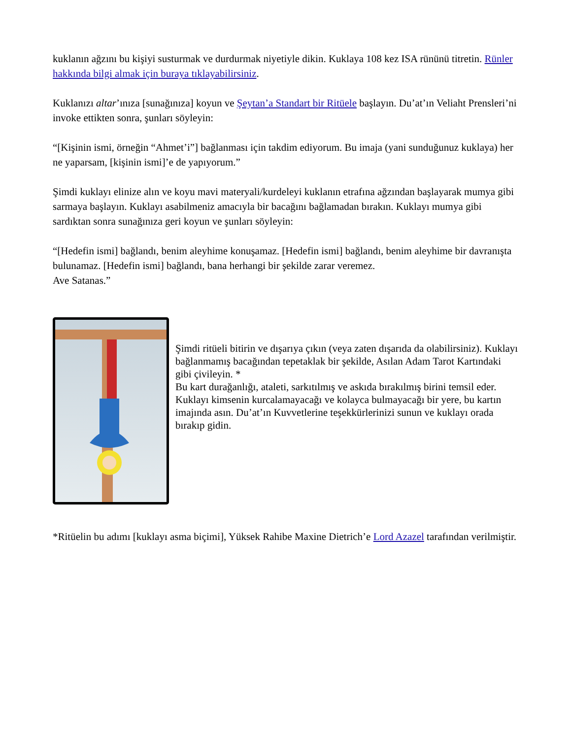kuklanın ağzını bu kişiyi susturmak ve durdurmak niyetiyle dikin. Kuklaya 108 kez ISA rününü titretin. Rünler hakkında bilgi almak için buraya tıklayabilirsiniz.
Kuklanızı altar’ınıza [sunağınıza] koyun ve Şeytan’a Standart bir Ritüele başlayın. Du’at’ın Veliaht Prensleri’ni invoke ettikten sonra, şunları söyleyin:
“[Kişinin ismi, örneğin “Ahmet’i”] bağlanması için takdim ediyorum. Bu imaja (yani sunduğunuz kuklaya) her ne yaparsam, [kişinin ismi]’e de yapıyorum.”
Şimdi kuklayı elinize alın ve koyu mavi materyali/kurdeleyi kuklanın etrafına ağzından başlayarak mumya gibi sarmaya başlayın. Kuklayı asabilmeniz amacıyla bir bacağını bağlamadan bırakın. Kuklayı mumya gibi sardıktan sonra sunağınıza geri koyun ve şunları söyleyin:
“[Hedefin ismi] bağlandı, benim aleyhime konuşamaz. [Hedefin ismi] bağlandı, benim aleyhime bir davranışta bulunamaz. [Hedefin ismi] bağlandı, bana herhangi bir şekilde zarar veremez.
Ave Satanas.”
Şimdi ritüeli bitirin ve dışarıya çıkın (veya zaten dışarıda da olabilirsiniz). Kuklayı bağlanmamış bacağından tepetaklak bir şekilde, Asılan Adam Tarot Kartındaki gibi çivileyin. *
Bu kart durağanlığı, ataleti, sarkıtılmış ve askıda bırakılmış birini temsil eder. Kuklayı kimsenin kurcalamayacağı ve kolayca bulmayacağı bir yere, bu kartın imajında asın. Du’at’ın Kuvvetlerine teşekkürlerinizi sunun ve kuklayı orada bırakıp gidin.
*Ritüelin bu adımı [kuklayı asma biçimi], Yüksek Rahibe Maxine Dietrich’e Lord Azazel tarafından verilmiştir.